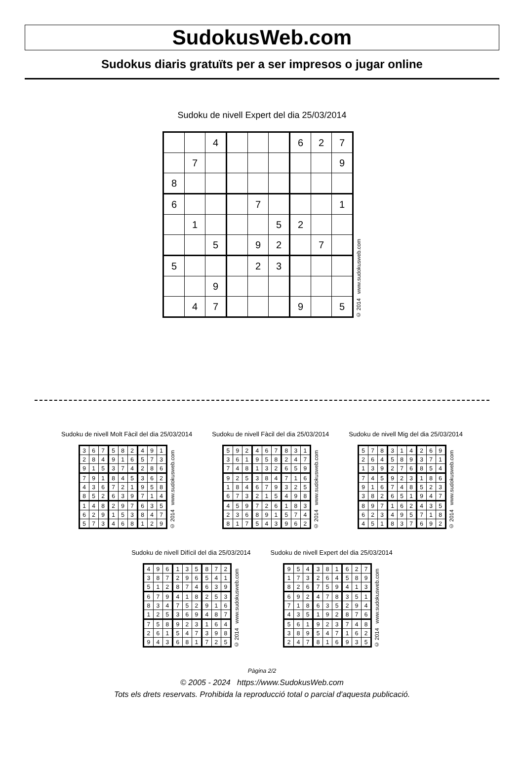SudokusWeb.com
Sudokus diaris gratuïts per a ser impresos o jugar online
Sudoku de nivell Expert del dia 25/03/2014
| | | 4 | | | | 6 | 2 | 7 |
| | 7 | | | | | | | 9 |
| 8 | | | | | | | | |
| 6 | | | | 7 | | | | 1 |
| | 1 | | | | 5 | 2 | | |
| | | 5 | | 9 | 2 | | 7 | |
| 5 | | | | 2 | 3 | | | |
| | | 9 | | | | | | |
| | 4 | 7 | | | | 9 | | 5 |
© 2014 www.sudokusweb.com
Sudoku de nivell Molt Fàcil del dia 25/03/2014
| 3 | 6 | 7 | 5 | 8 | 2 | 4 | 9 | 1 |
| 2 | 8 | 4 | 9 | 1 | 6 | 5 | 7 | 3 |
| 9 | 1 | 5 | 3 | 7 | 4 | 2 | 8 | 6 |
| 7 | 9 | 1 | 8 | 4 | 5 | 3 | 6 | 2 |
| 4 | 3 | 6 | 7 | 2 | 1 | 9 | 5 | 8 |
| 8 | 5 | 2 | 6 | 3 | 9 | 7 | 1 | 4 |
| 1 | 4 | 8 | 2 | 9 | 7 | 6 | 3 | 5 |
| 6 | 2 | 9 | 1 | 5 | 3 | 8 | 4 | 7 |
| 5 | 7 | 3 | 4 | 6 | 8 | 1 | 2 | 9 |
© 2014 www.sudokusweb.com
Sudoku de nivell Fàcil del dia 25/03/2014
| 5 | 9 | 2 | 4 | 6 | 7 | 8 | 3 | 1 |
| 3 | 6 | 1 | 9 | 5 | 8 | 2 | 4 | 7 |
| 7 | 4 | 8 | 1 | 3 | 2 | 6 | 5 | 9 |
| 9 | 2 | 5 | 3 | 8 | 4 | 7 | 1 | 6 |
| 1 | 8 | 4 | 6 | 7 | 9 | 3 | 2 | 5 |
| 6 | 7 | 3 | 2 | 1 | 5 | 4 | 9 | 8 |
| 4 | 5 | 9 | 7 | 2 | 6 | 1 | 8 | 3 |
| 2 | 3 | 6 | 8 | 9 | 1 | 5 | 7 | 4 |
| 8 | 1 | 7 | 5 | 4 | 3 | 9 | 6 | 2 |
© 2014 www.sudokusweb.com
Sudoku de nivell Mig del dia 25/03/2014
| 5 | 7 | 8 | 3 | 1 | 4 | 2 | 6 | 9 |
| 2 | 6 | 4 | 5 | 8 | 9 | 3 | 7 | 1 |
| 1 | 3 | 9 | 2 | 7 | 6 | 8 | 5 | 4 |
| 7 | 4 | 5 | 9 | 2 | 3 | 1 | 8 | 6 |
| 9 | 1 | 6 | 7 | 4 | 8 | 5 | 2 | 3 |
| 3 | 8 | 2 | 6 | 5 | 1 | 9 | 4 | 7 |
| 8 | 9 | 7 | 1 | 6 | 2 | 4 | 3 | 5 |
| 6 | 2 | 3 | 4 | 9 | 5 | 7 | 1 | 8 |
| 4 | 5 | 1 | 8 | 3 | 7 | 6 | 9 | 2 |
© 2014 www.sudokusweb.com
Sudoku de nivell Difícil del dia 25/03/2014
| 4 | 9 | 6 | 1 | 3 | 5 | 8 | 7 | 2 |
| 3 | 8 | 7 | 2 | 9 | 6 | 5 | 4 | 1 |
| 5 | 1 | 2 | 8 | 7 | 4 | 6 | 3 | 9 |
| 6 | 7 | 9 | 4 | 1 | 8 | 2 | 5 | 3 |
| 8 | 3 | 4 | 7 | 5 | 2 | 9 | 1 | 6 |
| 1 | 2 | 5 | 3 | 6 | 9 | 4 | 8 | 7 |
| 7 | 5 | 8 | 9 | 2 | 3 | 1 | 6 | 4 |
| 2 | 6 | 1 | 5 | 4 | 7 | 3 | 9 | 8 |
| 9 | 4 | 3 | 6 | 8 | 1 | 7 | 2 | 5 |
© 2014 www.sudokusweb.com
Sudoku de nivell Expert del dia 25/03/2014
| 9 | 5 | 4 | 3 | 8 | 1 | 6 | 2 | 7 |
| 1 | 7 | 3 | 2 | 6 | 4 | 5 | 8 | 9 |
| 8 | 2 | 6 | 7 | 5 | 9 | 4 | 1 | 3 |
| 6 | 9 | 2 | 4 | 7 | 8 | 3 | 5 | 1 |
| 7 | 1 | 8 | 6 | 3 | 5 | 2 | 9 | 4 |
| 4 | 3 | 5 | 1 | 9 | 2 | 8 | 7 | 6 |
| 5 | 6 | 1 | 9 | 2 | 3 | 7 | 4 | 8 |
| 3 | 8 | 9 | 5 | 4 | 7 | 1 | 6 | 2 |
| 2 | 4 | 7 | 8 | 1 | 6 | 9 | 3 | 5 |
© 2014 www.sudokusweb.com
Pàgina 2/2
© 2005 - 2024 https://www.SudokusWeb.com
Tots els drets reservats. Prohibida la reproducció total o parcial d'aquesta publicació.